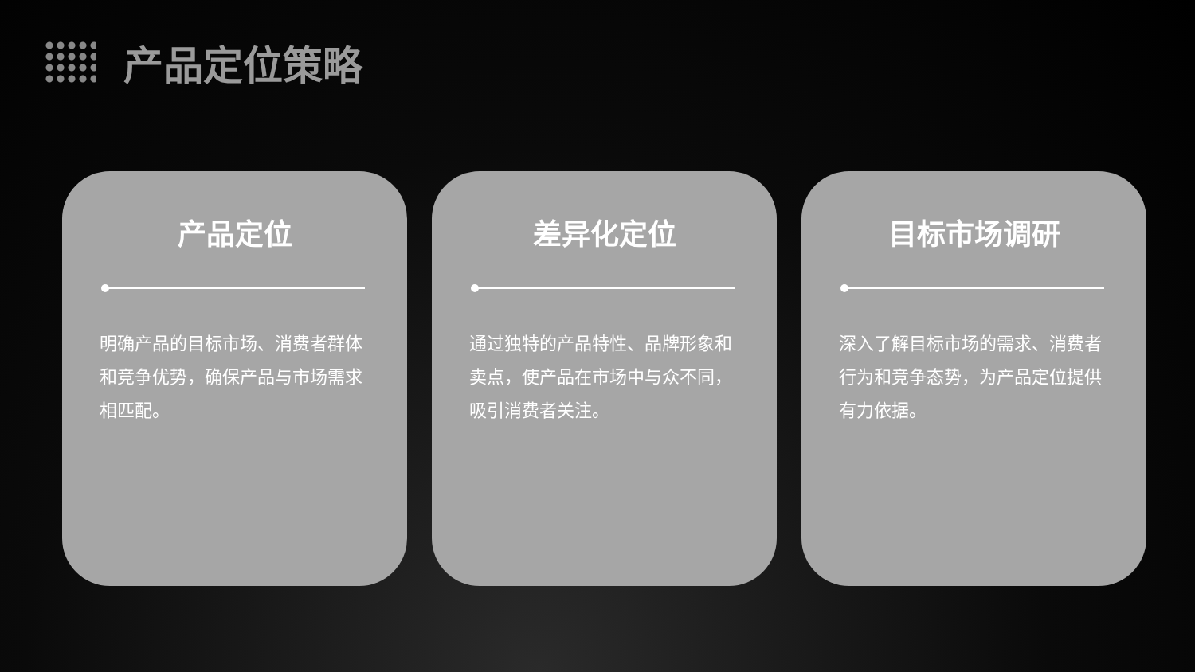产品定位策略
产品定位
明确产品的目标市场、消费者群体和竞争优势，确保产品与市场需求相匹配。
差异化定位
通过独特的产品特性、品牌形象和卖点，使产品在市场中与众不同，吸引消费者关注。
目标市场调研
深入了解目标市场的需求、消费者行为和竞争态势，为产品定位提供有力依据。